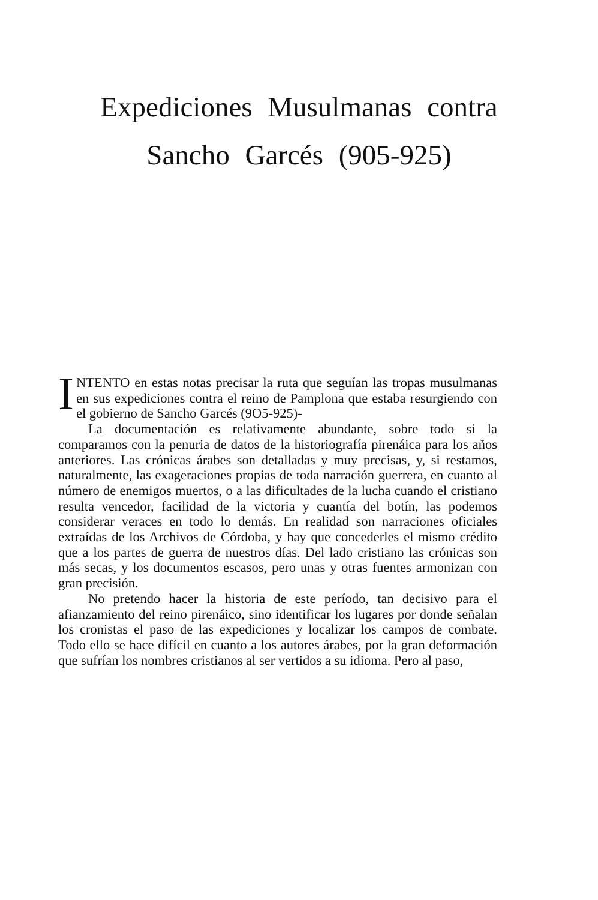Expediciones Musulmanas contra
Sancho Garcés (905-925)
INTENTO en estas notas precisar la ruta que seguían las tropas musulmanas en sus expediciones contra el reino de Pamplona que estaba resurgiendo con el gobierno de Sancho Garcés (9O5-925)-
La documentación es relativamente abundante, sobre todo si la comparamos con la penuria de datos de la historiografía pirenáica para los años anteriores. Las crónicas árabes son detalladas y muy precisas, y, si restamos, naturalmente, las exageraciones propias de toda narración guerrera, en cuanto al número de enemigos muertos, o a las dificultades de la lucha cuando el cristiano resulta vencedor, facilidad de la victoria y cuantía del botín, las podemos considerar veraces en todo lo demás. En realidad son narraciones oficiales extraídas de los Archivos de Córdoba, y hay que concederles el mismo crédito que a los partes de guerra de nuestros días. Del lado cristiano las crónicas son más secas, y los documentos escasos, pero unas y otras fuentes armonizan con gran precisión.
No pretendo hacer la historia de este período, tan decisivo para el afianzamiento del reino pirenáico, sino identificar los lugares por donde señalan los cronistas el paso de las expediciones y localizar los campos de combate. Todo ello se hace difícil en cuanto a los autores árabes, por la gran deformación que sufrían los nombres cristianos al ser vertidos a su idioma. Pero al paso,